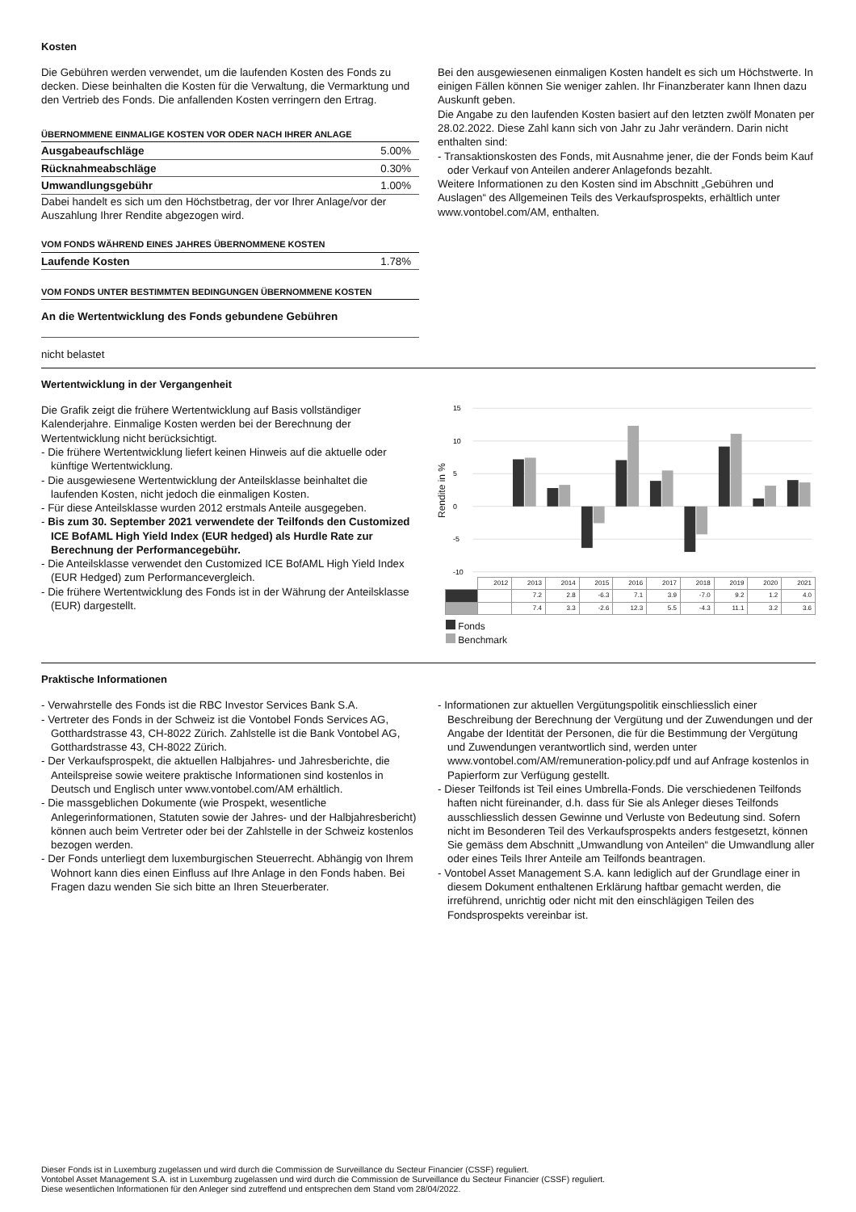Kosten
Die Gebühren werden verwendet, um die laufenden Kosten des Fonds zu decken. Diese beinhalten die Kosten für die Verwaltung, die Vermarktung und den Vertrieb des Fonds. Die anfallenden Kosten verringern den Ertrag.
ÜBERNOMMENE EINMALIGE KOSTEN VOR ODER NACH IHRER ANLAGE
Ausgabeaufschläge 5.00%
Rücknahmeabschläge 0.30%
Umwandlungsgebühr 1.00%
Dabei handelt es sich um den Höchstbetrag, der vor Ihrer Anlage/vor der Auszahlung Ihrer Rendite abgezogen wird.
VOM FONDS WÄHREND EINES JAHRES ÜBERNOMMENE KOSTEN
Laufende Kosten 1.78%
VOM FONDS UNTER BESTIMMTEN BEDINGUNGEN ÜBERNOMMENE KOSTEN
An die Wertentwicklung des Fonds gebundene Gebühren
nicht belastet
Bei den ausgewiesenen einmaligen Kosten handelt es sich um Höchstwerte. In einigen Fällen können Sie weniger zahlen. Ihr Finanzberater kann Ihnen dazu Auskunft geben.
Die Angabe zu den laufenden Kosten basiert auf den letzten zwölf Monaten per 28.02.2022. Diese Zahl kann sich von Jahr zu Jahr verändern. Darin nicht enthalten sind:
Transaktionskosten des Fonds, mit Ausnahme jener, die der Fonds beim Kauf oder Verkauf von Anteilen anderer Anlagefonds bezahlt.
Weitere Informationen zu den Kosten sind im Abschnitt „Gebühren und Auslagen“ des Allgemeinen Teils des Verkaufsprospekts, erhältlich unter www.vontobel.com/AM, enthalten.
Wertentwicklung in der Vergangenheit
Die Grafik zeigt die frühere Wertentwicklung auf Basis vollständiger Kalenderjahre. Einmalige Kosten werden bei der Berechnung der Wertentwicklung nicht berücksichtigt.
Die frühere Wertentwicklung liefert keinen Hinweis auf die aktuelle oder künftige Wertentwicklung.
Die ausgewiesene Wertentwicklung der Anteilsklasse beinhaltet die laufenden Kosten, nicht jedoch die einmaligen Kosten.
Für diese Anteilsklasse wurden 2012 erstmals Anteile ausgegeben.
Bis zum 30. September 2021 verwendete der Teilfonds den Customized ICE BofAML High Yield Index (EUR hedged) als Hurdle Rate zur Berechnung der Performancegebühr.
Die Anteilsklasse verwendet den Customized ICE BofAML High Yield Index (EUR Hedged) zum Performancevergleich.
Die frühere Wertentwicklung des Fonds ist in der Währung der Anteilsklasse (EUR) dargestellt.
Rendite in %
15
10
5
0
-5
-10
| | 2012 | 2013 | 2014 | 2015 | 2016 | 2017 | 2018 | 2019 | 2020 | 2021 |
| | | 7.2 | 2.8 | -6.3 | 7.1 | 3.9 | -7.0 | 9.2 | 1.2 | 4.0 |
| | | 7.4 | 3.3 | -2.6 | 12.3 | 5.5 | -4.3 | 11.1 | 3.2 | 3.6 |
Fonds
Benchmark
Praktische Informationen
Verwahrstelle des Fonds ist die RBC Investor Services Bank S.A.
Vertreter des Fonds in der Schweiz ist die Vontobel Fonds Services AG, Gotthardstrasse 43, CH-8022 Zürich. Zahlstelle ist die Bank Vontobel AG, Gotthardstrasse 43, CH-8022 Zürich.
Der Verkaufsprospekt, die aktuellen Halbjahres- und Jahresberichte, die Anteilspreise sowie weitere praktische Informationen sind kostenlos in Deutsch und Englisch unter www.vontobel.com/AM erhältlich.
Die massgeblichen Dokumente (wie Prospekt, wesentliche Anlegerinformationen, Statuten sowie der Jahres- und der Halbjahresbericht) können auch beim Vertreter oder bei der Zahlstelle in der Schweiz kostenlos bezogen werden.
Der Fonds unterliegt dem luxemburgischen Steuerrecht. Abhängig von Ihrem Wohnort kann dies einen Einfluss auf Ihre Anlage in den Fonds haben. Bei Fragen dazu wenden Sie sich bitte an Ihren Steuerberater.
Informationen zur aktuellen Vergütungspolitik einschliesslich einer Beschreibung der Berechnung der Vergütung und der Zuwendungen und der Angabe der Identität der Personen, die für die Bestimmung der Vergütung und Zuwendungen verantwortlich sind, werden unter www.vontobel.com/AM/remuneration-policy.pdf und auf Anfrage kostenlos in Papierform zur Verfügung gestellt.
Dieser Teilfonds ist Teil eines Umbrella-Fonds. Die verschiedenen Teilfonds haften nicht füreinander, d.h. dass für Sie als Anleger dieses Teilfonds ausschliesslich dessen Gewinne und Verluste von Bedeutung sind. Sofern nicht im Besonderen Teil des Verkaufsprospekts anders festgesetzt, können Sie gemäss dem Abschnitt „Umwandlung von Anteilen“ die Umwandlung aller oder eines Teils Ihrer Anteile am Teilfonds beantragen.
Vontobel Asset Management S.A. kann lediglich auf der Grundlage einer in diesem Dokument enthaltenen Erklärung haftbar gemacht werden, die irreführend, unrichtig oder nicht mit den einschlägigen Teilen des Fondsprospekts vereinbar ist.
Dieser Fonds ist in Luxemburg zugelassen und wird durch die Commission de Surveillance du Secteur Financier (CSSF) reguliert.
Vontobel Asset Management S.A. ist in Luxemburg zugelassen und wird durch die Commission de Surveillance du Secteur Financier (CSSF) reguliert.
Diese wesentlichen Informationen für den Anleger sind zutreffend und entsprechen dem Stand vom 28/04/2022.